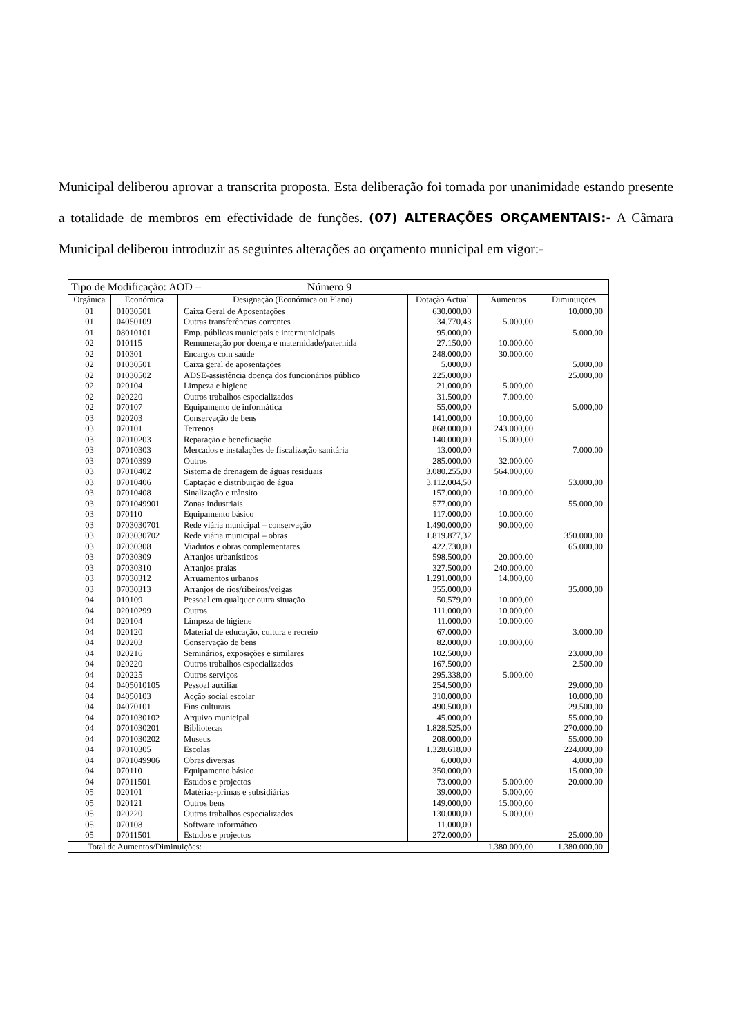Municipal deliberou aprovar a transcrita proposta. Esta deliberação foi tomada por unanimidade estando presente a totalidade de membros em efectividade de funções. (07) ALTERAÇÕES ORÇAMENTAIS:- A Câmara Municipal deliberou introduzir as seguintes alterações ao orçamento municipal em vigor:-
| Tipo de Modificação: AOD – Número 9 | | | | | |
| Orgânica | Económica | Designação (Económica ou Plano) | Dotação Actual | Aumentos | Diminuições |
| 01 | 01030501 | Caixa Geral de Aposentações | 630.000,00 | | 10.000,00 |
| 01 | 04050109 | Outras transferências correntes | 34.770,43 | 5.000,00 | |
| 01 | 08010101 | Emp. públicas municipais e intermunicipais | 95.000,00 | | 5.000,00 |
| 02 | 010115 | Remuneração por doença e maternidade/paternida | 27.150,00 | 10.000,00 | |
| 02 | 010301 | Encargos com saúde | 248.000,00 | 30.000,00 | |
| 02 | 01030501 | Caixa geral de aposentações | 5.000,00 | | 5.000,00 |
| 02 | 01030502 | ADSE-assistência doença dos funcionários público | 225.000,00 | | 25.000,00 |
| 02 | 020104 | Limpeza e higiene | 21.000,00 | 5.000,00 | |
| 02 | 020220 | Outros trabalhos especializados | 31.500,00 | 7.000,00 | |
| 02 | 070107 | Equipamento de informática | 55.000,00 | | 5.000,00 |
| 03 | 020203 | Conservação de bens | 141.000,00 | 10.000,00 | |
| 03 | 070101 | Terrenos | 868.000,00 | 243.000,00 | |
| 03 | 07010203 | Reparação e beneficiação | 140.000,00 | 15.000,00 | |
| 03 | 07010303 | Mercados e instalações de fiscalização sanitária | 13.000,00 | | 7.000,00 |
| 03 | 07010399 | Outros | 285.000,00 | 32.000,00 | |
| 03 | 07010402 | Sistema de drenagem de águas residuais | 3.080.255,00 | 564.000,00 | |
| 03 | 07010406 | Captação e distribuição de água | 3.112.004,50 | | 53.000,00 |
| 03 | 07010408 | Sinalização e trânsito | 157.000,00 | 10.000,00 | |
| 03 | 0701049901 | Zonas industriais | 577.000,00 | | 55.000,00 |
| 03 | 070110 | Equipamento básico | 117.000,00 | 10.000,00 | |
| 03 | 0703030701 | Rede viária municipal – conservação | 1.490.000,00 | 90.000,00 | |
| 03 | 0703030702 | Rede viária municipal – obras | 1.819.877,32 | | 350.000,00 |
| 03 | 07030308 | Viadutos e obras complementares | 422.730,00 | | 65.000,00 |
| 03 | 07030309 | Arranjos urbanísticos | 598.500,00 | 20.000,00 | |
| 03 | 07030310 | Arranjos praias | 327.500,00 | 240.000,00 | |
| 03 | 07030312 | Arruamentos urbanos | 1.291.000,00 | 14.000,00 | |
| 03 | 07030313 | Arranjos de rios/ribeiros/veigas | 355.000,00 | | 35.000,00 |
| 04 | 010109 | Pessoal em qualquer outra situação | 50.579,00 | 10.000,00 | |
| 04 | 02010299 | Outros | 111.000,00 | 10.000,00 | |
| 04 | 020104 | Limpeza de higiene | 11.000,00 | 10.000,00 | |
| 04 | 020120 | Material de educação, cultura e recreio | 67.000,00 | | 3.000,00 |
| 04 | 020203 | Conservação de bens | 82.000,00 | 10.000,00 | |
| 04 | 020216 | Seminários, exposições e similares | 102.500,00 | | 23.000,00 |
| 04 | 020220 | Outros trabalhos especializados | 167.500,00 | | 2.500,00 |
| 04 | 020225 | Outros serviços | 295.338,00 | 5.000,00 | |
| 04 | 0405010105 | Pessoal auxiliar | 254.500,00 | | 29.000,00 |
| 04 | 04050103 | Acção social escolar | 310.000,00 | | 10.000,00 |
| 04 | 04070101 | Fins culturais | 490.500,00 | | 29.500,00 |
| 04 | 0701030102 | Arquivo municipal | 45.000,00 | | 55.000,00 |
| 04 | 0701030201 | Bibliotecas | 1.828.525,00 | | 270.000,00 |
| 04 | 0701030202 | Museus | 208.000,00 | | 55.000,00 |
| 04 | 07010305 | Escolas | 1.328.618,00 | | 224.000,00 |
| 04 | 0701049906 | Obras diversas | 6.000,00 | | 4.000,00 |
| 04 | 070110 | Equipamento básico | 350.000,00 | | 15.000,00 |
| 04 | 07011501 | Estudos e projectos | 73.000,00 | 5.000,00 | 20.000,00 |
| 05 | 020101 | Matérias-primas e subsidiárias | 39.000,00 | 5.000,00 | |
| 05 | 020121 | Outros bens | 149.000,00 | 15.000,00 | |
| 05 | 020220 | Outros trabalhos especializados | 130.000,00 | 5.000,00 | |
| 05 | 070108 | Software informático | 11.000,00 | | |
| 05 | 07011501 | Estudos e projectos | 272.000,00 | | 25.000,00 |
| Total de Aumentos/Diminuições: | | | 1.380.000,00 | | 1.380.000,00 |